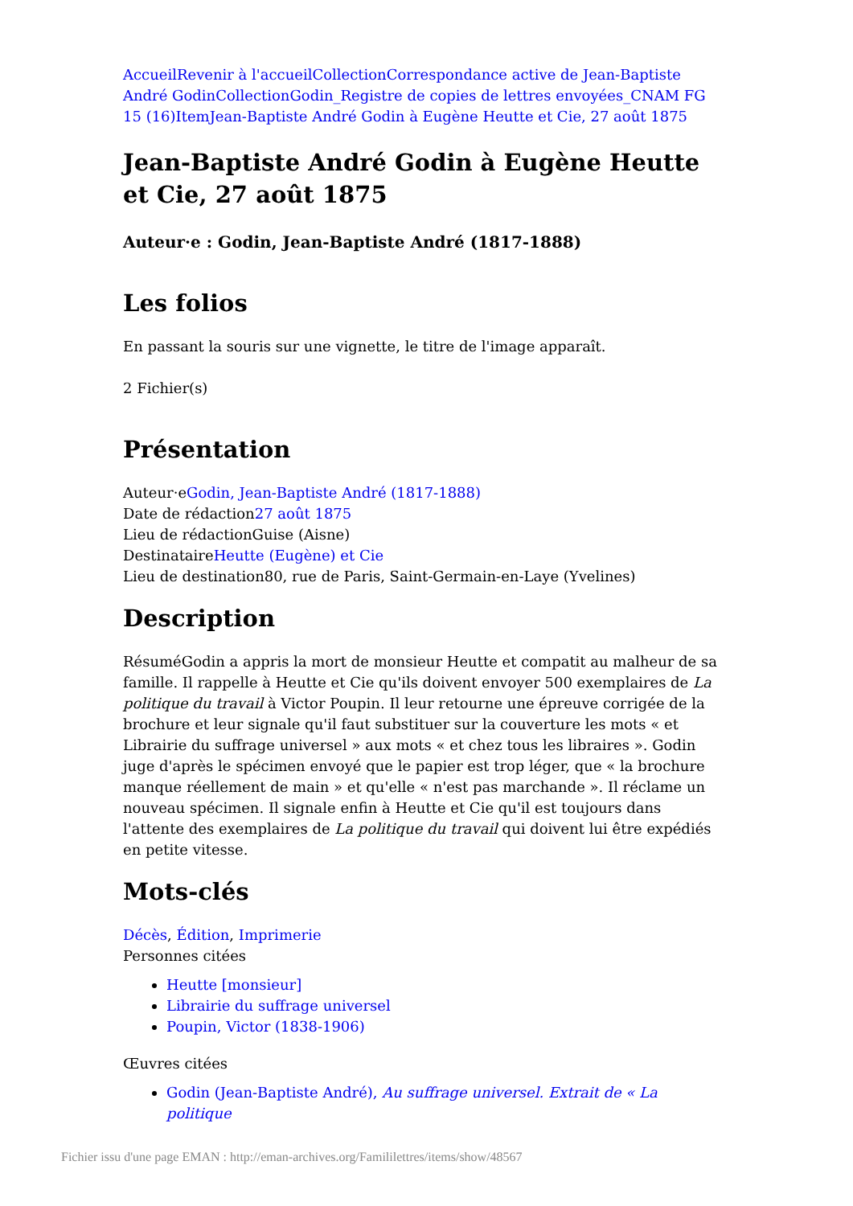Accueil Revenir à l'accueil Collection Correspondance active de Jean-Baptiste André Godin Collection Godin_Registre de copies de lettres envoyées_CNAM FG 15 (16) Item Jean-Baptiste André Godin à Eugène Heutte et Cie, 27 août 1875
Jean-Baptiste André Godin à Eugène Heutte et Cie, 27 août 1875
Auteur·e : Godin, Jean-Baptiste André (1817-1888)
Les folios
En passant la souris sur une vignette, le titre de l'image apparaît.
2 Fichier(s)
Présentation
Auteur·eGodin, Jean-Baptiste André (1817-1888)
Date de rédaction27 août 1875
Lieu de rédactionGuise (Aisne)
DestinataireHeutte (Eugène) et Cie
Lieu de destination80, rue de Paris, Saint-Germain-en-Laye (Yvelines)
Description
RésuméGodin a appris la mort de monsieur Heutte et compatit au malheur de sa famille. Il rappelle à Heutte et Cie qu'ils doivent envoyer 500 exemplaires de La politique du travail à Victor Poupin. Il leur retourne une épreuve corrigée de la brochure et leur signale qu'il faut substituer sur la couverture les mots « et Librairie du suffrage universel » aux mots « et chez tous les libraires ». Godin juge d'après le spécimen envoyé que le papier est trop léger, que « la brochure manque réellement de main » et qu'elle « n'est pas marchande ». Il réclame un nouveau spécimen. Il signale enfin à Heutte et Cie qu'il est toujours dans l'attente des exemplaires de La politique du travail qui doivent lui être expédiés en petite vitesse.
Mots-clés
Décès, Édition, Imprimerie
Personnes citées
Heutte [monsieur]
Librairie du suffrage universel
Poupin, Victor (1838-1906)
Œuvres citées
Godin (Jean-Baptiste André), Au suffrage universel. Extrait de « La politique
Fichier issu d'une page EMAN : http://eman-archives.org/Famililettres/items/show/48567